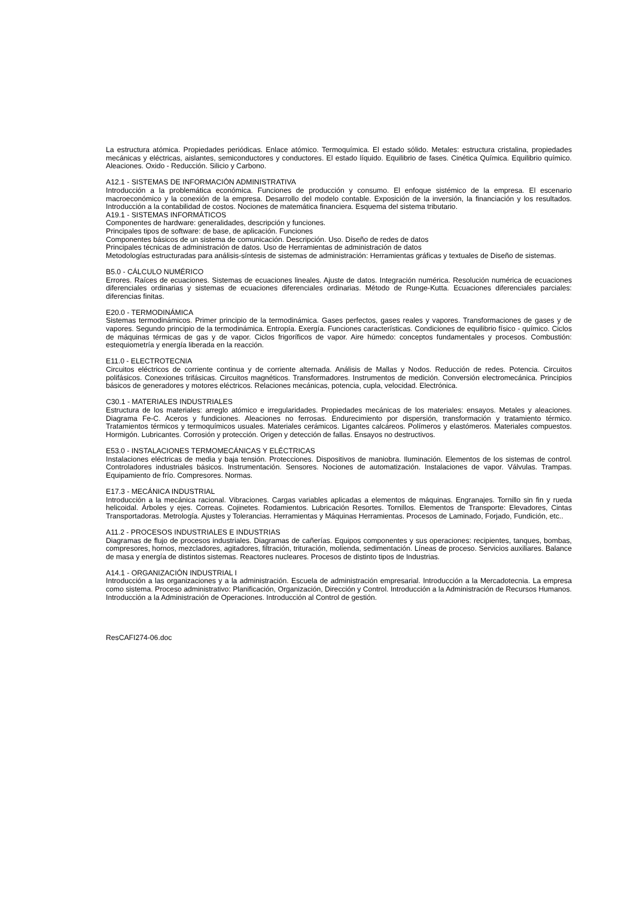La estructura atómica. Propiedades periódicas. Enlace atómico. Termoquímica. El estado sólido. Metales: estructura cristalina, propiedades mecánicas y eléctricas, aislantes, semiconductores y conductores. El estado líquido. Equilibrio de fases. Cinética Química. Equilibrio químico. Aleaciones. Oxido - Reducción. Silicio y Carbono.
A12.1 - SISTEMAS DE INFORMACIÓN ADMINISTRATIVA
Introducción a la problemática económica. Funciones de producción y consumo. El enfoque sistémico de la empresa. El escenario macroeconómico y la conexión de la empresa. Desarrollo del modelo contable. Exposición de la inversión, la financiación y los resultados. Introducción a la contabilidad de costos. Nociones de matemática financiera. Esquema del sistema tributario.
A19.1 - SISTEMAS INFORMÁTICOS
Componentes de hardware: generalidades, descripción y funciones.
Principales tipos de software: de base, de aplicación. Funciones
Componentes básicos de un sistema de comunicación. Descripción. Uso. Diseño de redes de datos
Principales técnicas de administración de datos. Uso de Herramientas de administración de datos
Metodologías estructuradas para análisis-síntesis de sistemas de administración: Herramientas gráficas y textuales de Diseño de sistemas.
B5.0 - CÁLCULO NUMÉRICO
Errores. Raíces de ecuaciones. Sistemas de ecuaciones lineales. Ajuste de datos. Integración numérica. Resolución numérica de ecuaciones diferenciales ordinarias y sistemas de ecuaciones diferenciales ordinarias. Método de Runge-Kutta. Ecuaciones diferenciales parciales: diferencias finitas.
E20.0 - TERMODINÁMICA
Sistemas termodinámicos. Primer principio de la termodinámica. Gases perfectos, gases reales y vapores. Transformaciones de gases y de vapores. Segundo principio de la termodinámica. Entropía. Exergía. Funciones características. Condiciones de equilibrio físico - químico. Ciclos de máquinas térmicas de gas y de vapor. Ciclos frigoríficos de vapor. Aire húmedo: conceptos fundamentales y procesos. Combustión: estequiometría y energía liberada en la reacción.
E11.0 - ELECTROTECNIA
Circuitos eléctricos de corriente continua y de corriente alternada. Análisis de Mallas y Nodos. Reducción de redes. Potencia. Circuitos polifásicos. Conexiones trifásicas. Circuitos magnéticos. Transformadores. Instrumentos de medición. Conversión electromecánica. Principios básicos de generadores y motores eléctricos. Relaciones mecánicas, potencia, cupla, velocidad. Electrónica.
C30.1 - MATERIALES INDUSTRIALES
Estructura de los materiales: arreglo atómico e irregularidades. Propiedades mecánicas de los materiales: ensayos. Metales y aleaciones. Diagrama Fe-C. Aceros y fundiciones. Aleaciones no ferrosas. Endurecimiento por dispersión, transformación y tratamiento térmico. Tratamientos térmicos y termoquímicos usuales. Materiales cerámicos. Ligantes calcáreos. Polímeros y elastómeros. Materiales compuestos. Hormigón. Lubricantes. Corrosión y protección. Origen y detección de fallas. Ensayos no destructivos.
E53.0 - INSTALACIONES TERMOMECÁNICAS Y ELÉCTRICAS
Instalaciones eléctricas de media y baja tensión. Protecciones. Dispositivos de maniobra. Iluminación. Elementos de los sistemas de control. Controladores industriales básicos. Instrumentación. Sensores. Nociones de automatización. Instalaciones de vapor. Válvulas. Trampas. Equipamiento de frío. Compresores. Normas.
E17.3 - MECÁNICA INDUSTRIAL
Introducción a la mecánica racional. Vibraciones. Cargas variables aplicadas a elementos de máquinas. Engranajes. Tornillo sin fin y rueda helicoidal. Árboles y ejes. Correas. Cojinetes. Rodamientos. Lubricación Resortes. Tornillos. Elementos de Transporte: Elevadores, Cintas Transportadoras. Metrología. Ajustes y Tolerancias. Herramientas y Máquinas Herramientas. Procesos de Laminado, Forjado, Fundición, etc..
A11.2 - PROCESOS INDUSTRIALES E INDUSTRIAS
Diagramas de flujo de procesos industriales. Diagramas de cañerías. Equipos componentes y sus operaciones: recipientes, tanques, bombas, compresores, hornos, mezcladores, agitadores, filtración, trituración, molienda, sedimentación. Líneas de proceso. Servicios auxiliares. Balance de masa y energía de distintos sistemas. Reactores nucleares. Procesos de distinto tipos de Industrias.
A14.1 - ORGANIZACIÓN INDUSTRIAL I
Introducción a las organizaciones y a la administración. Escuela de administración empresarial. Introducción a la Mercadotecnia. La empresa como sistema. Proceso administrativo: Planificación, Organización, Dirección y Control. Introducción a la Administración de Recursos Humanos. Introducción a la Administración de Operaciones. Introducción al Control de gestión.
ResCAFI274-06.doc